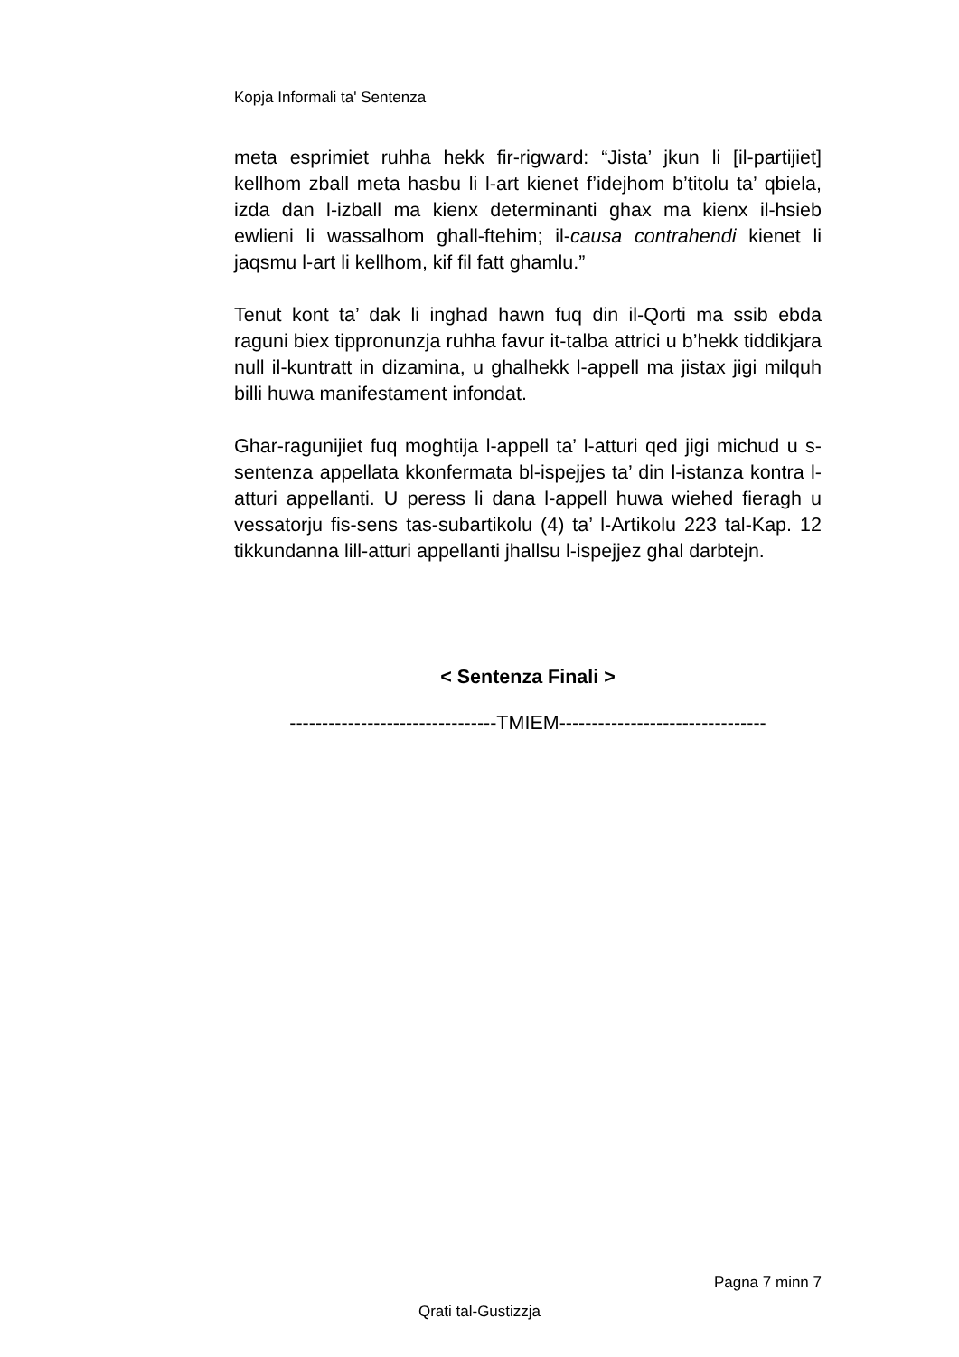Kopja Informali ta' Sentenza
meta esprimiet ruhha hekk fir-rigward: “Jista’ jkun li [il-partijiet] kellhom zball meta hasbu li l-art kienet f’idejhom b’titolu ta’ qbiela, izda dan l-izball ma kienx determinanti ghax ma kienx il-hsieb ewlieni li wassalhom ghall-ftehim; il-causa contrahendi kienet li jaqsmu l-art li kellhom, kif fil fatt ghamlu.”
Tenut kont ta’ dak li inghad hawn fuq din il-Qorti ma ssib ebda raguni biex tippronunzja ruhha favur it-talba attrici u b’hekk tiddikjara null il-kuntratt in dizamina, u ghalhekk l-appell ma jistax jigi milquh billi huwa manifestament infondat.
Ghar-ragunijiet fuq moghtija l-appell ta’ l-atturi qed jigi michud u s-sentenza appellata kkonfermata bl-ispejjes ta’ din l-istanza kontra l-atturi appellanti. U peress li dana l-appell huwa wiehed fieragh u vessatorju fis-sens tas-subartikolu (4) ta’ l-Artikolu 223 tal-Kap. 12 tikkundanna lill-atturi appellanti jhallsu l-ispejjez ghal darbtejn.
< Sentenza Finali >
--------------------------------TMIEM--------------------------------
Pagna 7 minn 7
Qrati tal-Gustizzja